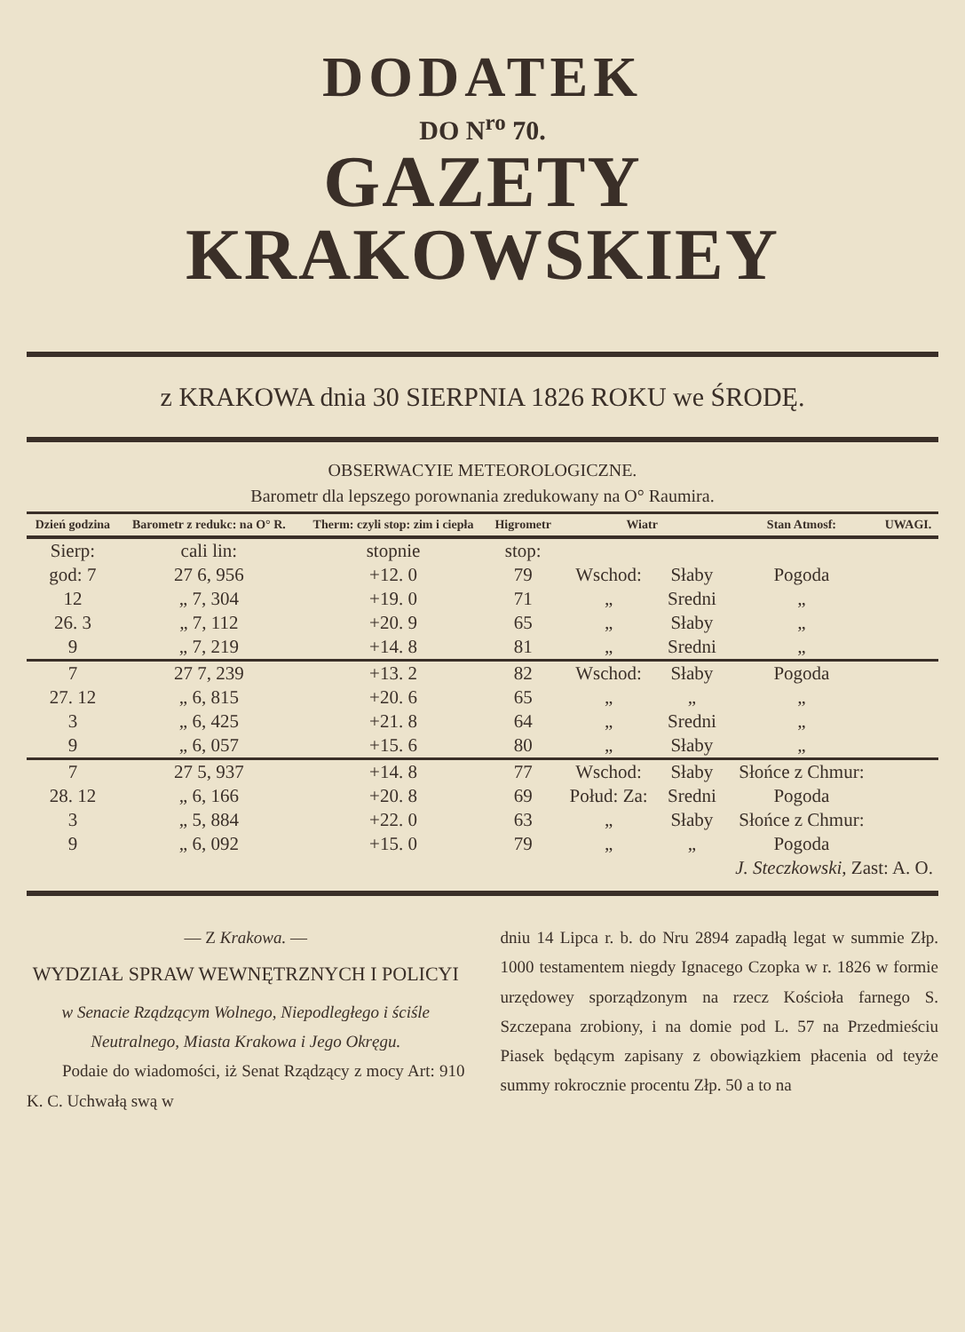DODATEK
DO N<sup>ro</sup> 70.
GAZETY KRAKOWSKIEY
z KRAKOWA dnia 30 SIERPNIA 1826 ROKU we ŚRODĘ.
OBSERWACYIE METEOROLOGICZNE.
Barometr dla lepszego porownania zredukowany na O° Raumira.
| Dzień godzina | Barometr z redukc: na O° R. | Therm: czyli stop: zim i ciepła | Higrometr | Wiatr | | Stan Atmosf: | UWAGI. |
| --- | --- | --- | --- | --- | --- | --- | --- |
| Sierp: | cali lin: | stopnie | stop: | | | | |
| god: 7 | 27 6, 956 | +12. 0 | 79 | Wschod: | Słaby | Pogoda | |
| 12 | „ 7, 304 | +19. 0 | 71 | „ | Sredni | „ | |
| 26. 3 | „ 7, 112 | +20. 9 | 65 | „ | Słaby | „ | |
| 9 | „ 7, 219 | +14. 8 | 81 | „ | Sredni | „ | |
| 7 | 27 7, 239 | +13. 2 | 82 | Wschod: | Słaby | Pogoda | |
| 27. 12 | „ 6, 815 | +20. 6 | 65 | „ | „ | „ | |
| 3 | „ 6, 425 | +21. 8 | 64 | „ | Sredni | „ | |
| 9 | „ 6, 057 | +15. 6 | 80 | „ | Słaby | „ | |
| 7 | 27 5, 937 | +14. 8 | 77 | Wschod: | Słaby | Słońce z Chmur: | |
| 28. 12 | „ 6, 166 | +20. 8 | 69 | Połud: Za: | Sredni | Pogoda | |
| 3 | „ 5, 884 | +22. 0 | 63 | „ | Słaby | Słońce z Chmur: | |
| 9 | „ 6, 092 | +15. 0 | 79 | „ | „ | Pogoda | |
| J. Steczkowski , Zast: A. O. | | | | | | | |
— Z Krakowa. —
WYDZIAŁ SPRAW WEWNĘTRZNYCH I POLICYI
w Senacie Rządzącym Wolnego, Niepodległego i ściśle Neutralnego, Miasta Krakowa i Jego Okręgu.
Podaie do wiadomości, iż Senat Rządzący z mocy Art: 910 K. C. Uchwałą swą w
dniu 14 Lipca r. b. do Nru 2894 zapadłą legat w summie Złp. 1000 testamentem niegdy Ignacego Czopka w r. 1826 w formie urzędowey sporządzonym na rzecz Kościoła farnego S. Szczepana zrobiony, i na domie pod L. 57 na Przedmieściu Piasek będącym zapisany z obowiązkiem płacenia od teyże summy rokrocznie procentu Złp. 50 a to na